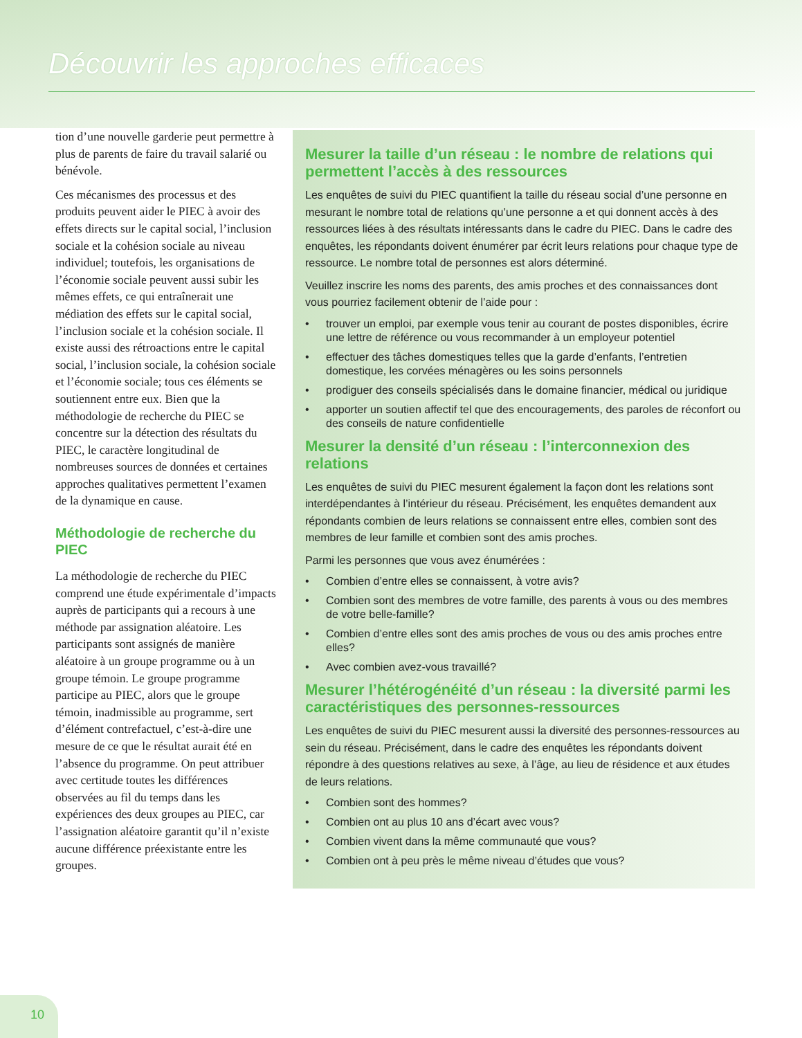Découvrir les approches efficaces
tion d’une nouvelle garderie peut permettre à plus de parents de faire du travail salarié ou bénévole.
Ces mécanismes des processus et des produits peuvent aider le PIEC à avoir des effets directs sur le capital social, l’inclusion sociale et la cohésion sociale au niveau individuel; toutefois, les organisations de l’économie sociale peuvent aussi subir les mêmes effets, ce qui entraînerait une médiation des effets sur le capital social, l’inclusion sociale et la cohésion sociale. Il existe aussi des rétroactions entre le capital social, l’inclusion sociale, la cohésion sociale et l’économie sociale; tous ces éléments se soutiennent entre eux. Bien que la méthodologie de recherche du PIEC se concentre sur la détection des résultats du PIEC, le caractère longitudinal de nombreuses sources de données et certaines approches qualitatives permettent l’examen de la dynamique en cause.
Méthodologie de recherche du PIEC
La méthodologie de recherche du PIEC comprend une étude expérimentale d’impacts auprès de participants qui a recours à une méthode par assignation aléatoire. Les participants sont assignés de manière aléatoire à un groupe programme ou à un groupe témoin. Le groupe programme participe au PIEC, alors que le groupe témoin, inadmissible au programme, sert d’élément contrefactuel, c’est-à-dire une mesure de ce que le résultat aurait été en l’absence du programme. On peut attribuer avec certitude toutes les différences observées au fil du temps dans les expériences des deux groupes au PIEC, car l’assignation aléatoire garantit qu’il n’existe aucune différence préexistante entre les groupes.
Mesurer la taille d’un réseau : le nombre de relations qui permettent l’accès à des ressources
Les enquêtes de suivi du PIEC quantifient la taille du réseau social d’une personne en mesurant le nombre total de relations qu’une personne a et qui donnent accès à des ressources liées à des résultats intéressants dans le cadre du PIEC. Dans le cadre des enquêtes, les répondants doivent énumérer par écrit leurs relations pour chaque type de ressource. Le nombre total de personnes est alors déterminé.
Veuillez inscrire les noms des parents, des amis proches et des connaissances dont vous pourriez facilement obtenir de l’aide pour :
• trouver un emploi, par exemple vous tenir au courant de postes disponibles, écrire une lettre de référence ou vous recommander à un employeur potentiel
• effectuer des tâches domestiques telles que la garde d’enfants, l’entretien domestique, les corvées ménagères ou les soins personnels
• prodiguer des conseils spécialisés dans le domaine financier, médical ou juridique
• apporter un soutien affectif tel que des encouragements, des paroles de réconfort ou des conseils de nature confidentielle
Mesurer la densité d’un réseau : l’interconnexion des relations
Les enquêtes de suivi du PIEC mesurent également la façon dont les relations sont interdépendantes à l’intérieur du réseau. Précisément, les enquêtes demandent aux répondants combien de leurs relations se connaissent entre elles, combien sont des membres de leur famille et combien sont des amis proches.
Parmi les personnes que vous avez énumérées :
• Combien d’entre elles se connaissent, à votre avis?
• Combien sont des membres de votre famille, des parents à vous ou des membres de votre belle-famille?
• Combien d’entre elles sont des amis proches de vous ou des amis proches entre elles?
• Avec combien avez-vous travaillé?
Mesurer l’hétérogénéité d’un réseau : la diversité parmi les caractéristiques des personnes-ressources
Les enquêtes de suivi du PIEC mesurent aussi la diversité des personnes-ressources au sein du réseau. Précisément, dans le cadre des enquêtes les répondants doivent répondre à des questions relatives au sexe, à l’âge, au lieu de résidence et aux études de leurs relations.
• Combien sont des hommes?
• Combien ont au plus 10 ans d’écart avec vous?
• Combien vivent dans la même communauté que vous?
• Combien ont à peu près le même niveau d’études que vous?
10